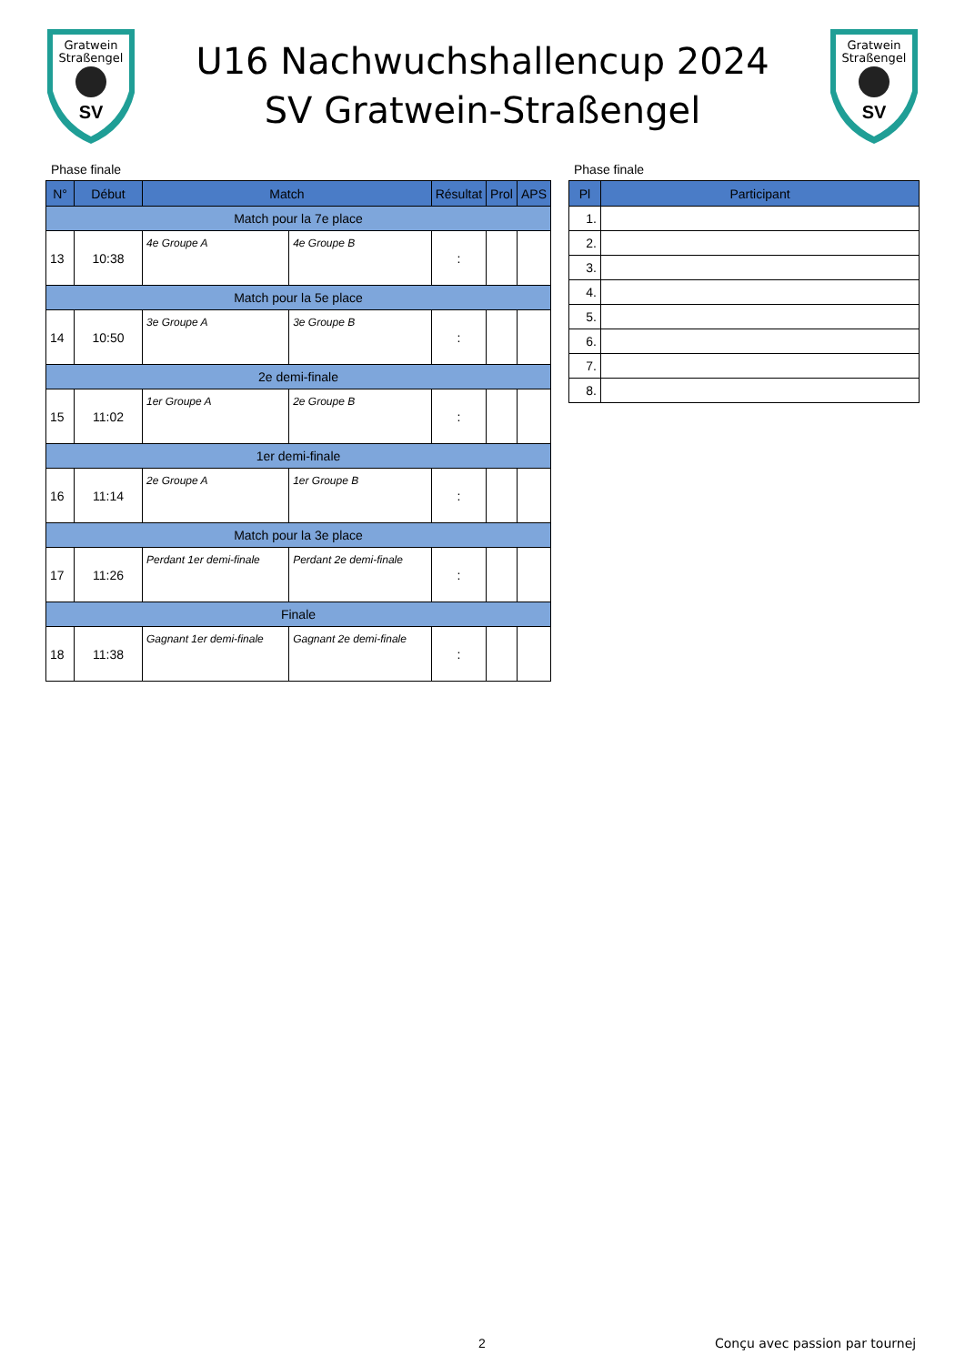Gratwein
Straßengel
SV
U16 Nachwuchshallencup 2024
SV Gratwein-Straßengel
Gratwein
Straßengel
SV
Phase finale
| N° | Début | Match | | Résultat | Prol | APS |
| --- | --- | --- | --- | --- | --- | --- |
| Match pour la 7e place | | | | | | |
| 13 | 10:38 | 4e Groupe A | 4e Groupe B | : | | |
| Match pour la 5e place | | | | | | |
| 14 | 10:50 | 3e Groupe A | 3e Groupe B | : | | |
| 2e demi-finale | | | | | | |
| 15 | 11:02 | 1er Groupe A | 2e Groupe B | : | | |
| 1er demi-finale | | | | | | |
| 16 | 11:14 | 2e Groupe A | 1er Groupe B | : | | |
| Match pour la 3e place | | | | | | |
| 17 | 11:26 | Perdant 1er demi-finale | Perdant 2e demi-finale | : | | |
| Finale | | | | | | |
| 18 | 11:38 | Gagnant 1er demi-finale | Gagnant 2e demi-finale | : | | |
Phase finale
| Pl | Participant |
| --- | --- |
| 1. | |
| 2. | |
| 3. | |
| 4. | |
| 5. | |
| 6. | |
| 7. | |
| 8. | |
2 Conçu avec passion par tournej